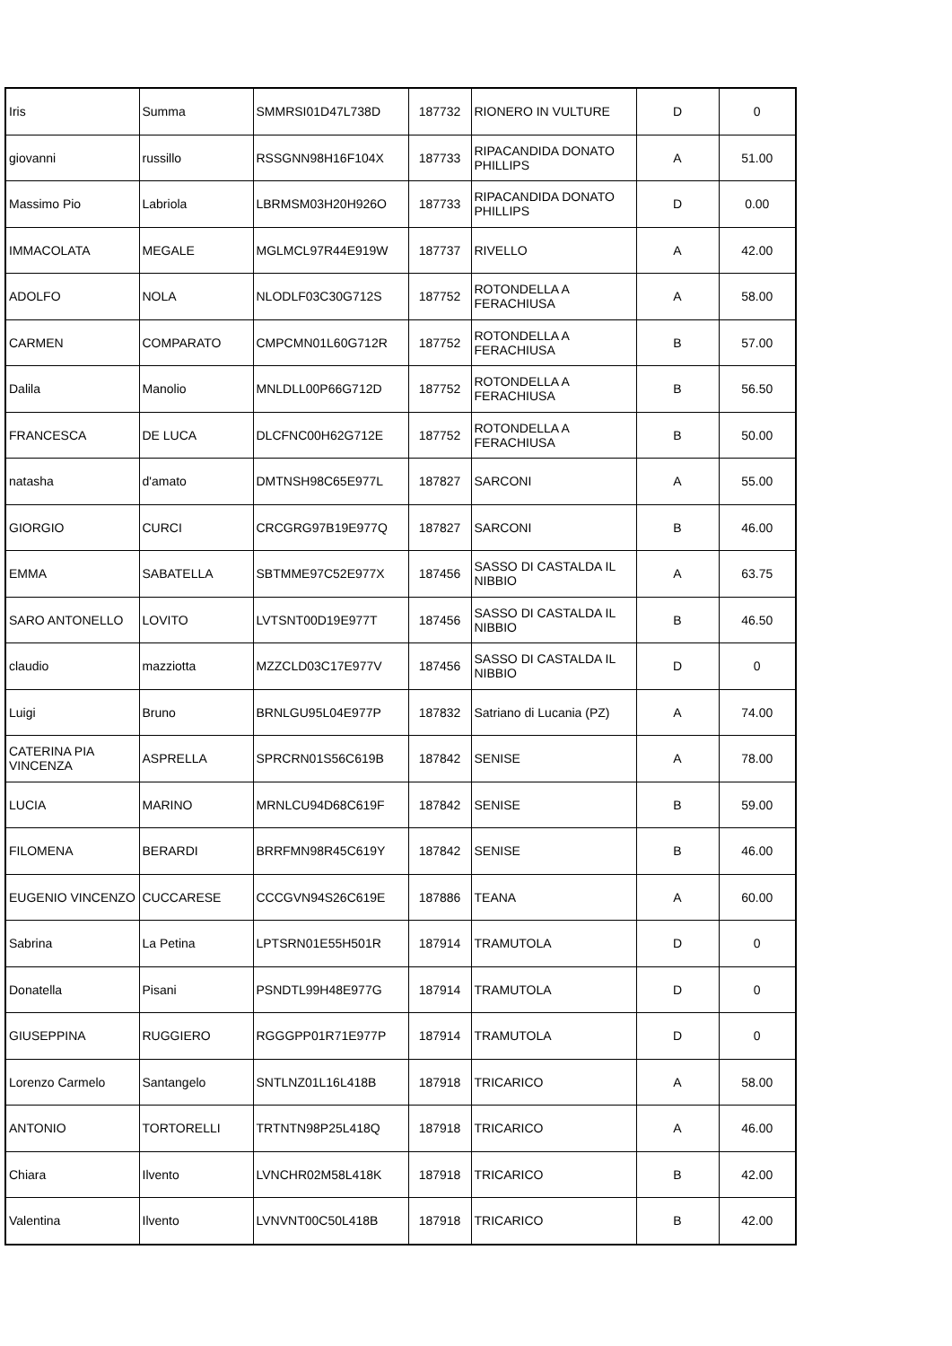| Iris | Summa | SMMRSI01D47L738D | 187732 | RIONERO IN VULTURE | D | 0 |
| giovanni | russillo | RSSGNN98H16F104X | 187733 | RIPACANDIDA DONATO PHILLIPS | A | 51.00 |
| Massimo Pio | Labriola | LBRMSM03H20H926O | 187733 | RIPACANDIDA DONATO PHILLIPS | D | 0.00 |
| IMMACOLATA | MEGALE | MGLMCL97R44E919W | 187737 | RIVELLO | A | 42.00 |
| ADOLFO | NOLA | NLODLF03C30G712S | 187752 | ROTONDELLA A FERACHIUSA | A | 58.00 |
| CARMEN | COMPARATO | CMPCMN01L60G712R | 187752 | ROTONDELLA A FERACHIUSA | B | 57.00 |
| Dalila | Manolio | MNLDLL00P66G712D | 187752 | ROTONDELLA A FERACHIUSA | B | 56.50 |
| FRANCESCA | DE LUCA | DLCFNC00H62G712E | 187752 | ROTONDELLA A FERACHIUSA | B | 50.00 |
| natasha | d'amato | DMTNSH98C65E977L | 187827 | SARCONI | A | 55.00 |
| GIORGIO | CURCI | CRCGRG97B19E977Q | 187827 | SARCONI | B | 46.00 |
| EMMA | SABATELLA | SBTMME97C52E977X | 187456 | SASSO DI CASTALDA IL NIBBIO | A | 63.75 |
| SARO ANTONELLO | LOVITO | LVTSNT00D19E977T | 187456 | SASSO DI CASTALDA IL NIBBIO | B | 46.50 |
| claudio | mazziotta | MZZCLD03C17E977V | 187456 | SASSO DI CASTALDA IL NIBBIO | D | 0 |
| Luigi | Bruno | BRNLGU95L04E977P | 187832 | Satriano di Lucania (PZ) | A | 74.00 |
| CATERINA PIA VINCENZA | ASPRELLA | SPRCRN01S56C619B | 187842 | SENISE | A | 78.00 |
| LUCIA | MARINO | MRNLCU94D68C619F | 187842 | SENISE | B | 59.00 |
| FILOMENA | BERARDI | BRRFMN98R45C619Y | 187842 | SENISE | B | 46.00 |
| EUGENIO VINCENZO | CUCCARESE | CCCGVN94S26C619E | 187886 | TEANA | A | 60.00 |
| Sabrina | La Petina | LPTSRN01E55H501R | 187914 | TRAMUTOLA | D | 0 |
| Donatella | Pisani | PSNDTL99H48E977G | 187914 | TRAMUTOLA | D | 0 |
| GIUSEPPINA | RUGGIERO | RGGGPP01R71E977P | 187914 | TRAMUTOLA | D | 0 |
| Lorenzo Carmelo | Santangelo | SNTLNZ01L16L418B | 187918 | TRICARICO | A | 58.00 |
| ANTONIO | TORTORELLI | TRTNTN98P25L418Q | 187918 | TRICARICO | A | 46.00 |
| Chiara | Ilvento | LVNCHR02M58L418K | 187918 | TRICARICO | B | 42.00 |
| Valentina | Ilvento | LVNVNT00C50L418B | 187918 | TRICARICO | B | 42.00 |